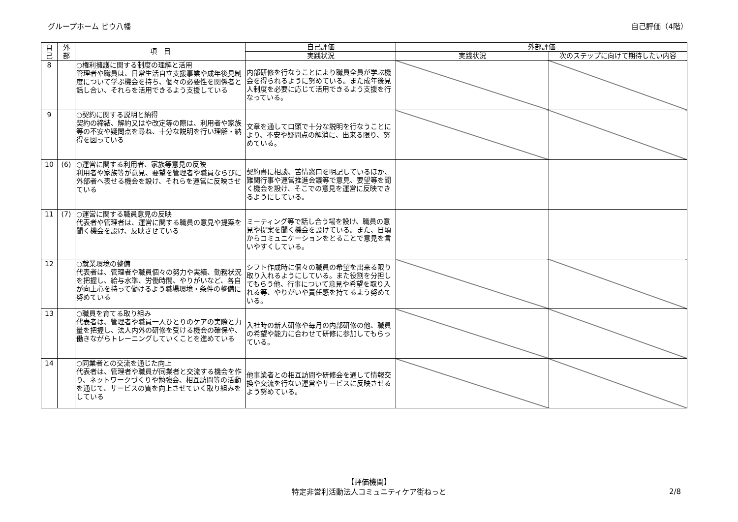グループホーム ピウ八幡 自己評価（4階）
| 自 己 | 外 部 | 項 目 | 自己評価 | 外部評価 | |
| --- | --- | --- | --- | --- | --- |
| | | | 実践状況 | 実践状況 | 次のステップに向けて期待したい内容 |
| 8 | | ○権利擁護に関する制度の理解と活用 管理者や職員は、日常生活自立支援事業や成年後見制度について学ぶ機会を持ち、個々の必要性を関係者と話し合い、それらを活用できるよう支援している | 内部研修を行なうことにより職員全員が学ぶ機会を得られるように努めている。また成年後見人制度を必要に応じて活用できるよう支援を行なっている。 | | |
| 9 | | ○契約に関する説明と納得 契約の締結、解約又はや改定等の際は、利用者や家族等の不安や疑問点を尋ね、十分な説明を行い理解・納得を図っている | 文章を通して口頭で十分な説明を行なうことにより、不安や疑問点の解消に、出来る限り、努めている。 | | |
| 10 | (6) | ○運営に関する利用者、家族等意見の反映 利用者や家族等が意見、要望を管理者や職員ならびに外部者へ表せる機会を設け、それらを運営に反映させている | 契約書に相談、苦情窓口を明記しているほか、難関行事や運営推進会議等で意見、要望等を聞く機会を設け、そこでの意見を運営に反映できるようにしている。 | | |
| 11 | (7) | ○運営に関する職員意見の反映 代表者や管理者は、運営に関する職員の意見や提案を聞く機会を設け、反映させている | ミーティング等で話し合う場を設け、職員の意見や提案を聞く機会を設けている。また、日頃からコミュニケーションをとることで意見を言いやすくしている。 | | |
| 12 | | ○就業環境の整備 代表者は、管理者や職員個々の努力や実績、勤務状況を把握し、給与水準、労働時間、やりがいなど、各自が向上心を持って働けるよう職場環境・条件の整備に努めている | シフト作成時に個々の職員の希望を出来る限り取り入れるようにしている。また役割を分担してもらう他、行事について意見や希望を取り入れる等、やりがいや責任感を持てるよう努めている。 | | |
| 13 | | ○職員を育てる取り組み 代表者は、管理者や職員一人ひとりのケアの実際と力量を把握し、法人内外の研修を受ける機会の確保や、働きながらトレーニングしていくことを進めている | 入社時の新人研修や毎月の内部研修の他、職員の希望や能力に合わせて研修に参加してもらっている。 | | |
| 14 | | ○同業者との交流を通じた向上 代表者は、管理者や職員が同業者と交流する機会を作り、ネットワークづくりや勉強会、相互訪問等の活動を通じて、サービスの質を向上させていく取り組みをしている | 他事業者との相互訪問や研修会を通して情報交換や交流を行ない運営やサービスに反映させるよう努めている。 | | |
【評価機関】
特定非営利活動法人コミュニティケア街ねっと
2/8